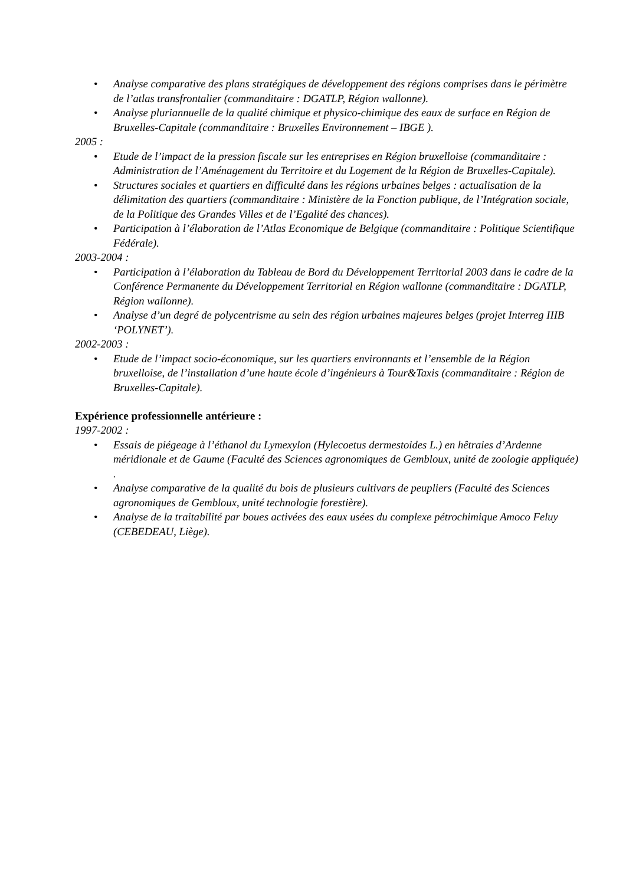• Analyse comparative des plans stratégiques de développement des régions comprises dans le périmètre de l’atlas transfrontalier (commanditaire : DGATLP, Région wallonne).
• Analyse pluriannuelle de la qualité chimique et physico-chimique des eaux de surface en Région de Bruxelles-Capitale (commanditaire : Bruxelles Environnement – IBGE ).
2005 :
• Etude de l’impact de la pression fiscale sur les entreprises en Région bruxelloise (commanditaire : Administration de l’Aménagement du Territoire et du Logement de la Région de Bruxelles-Capitale).
• Structures sociales et quartiers en difficulté dans les régions urbaines belges : actualisation de la délimitation des quartiers (commanditaire : Ministère de la Fonction publique, de l’Intégration sociale, de la Politique des Grandes Villes et de l’Egalité des chances).
• Participation à l’élaboration de l’Atlas Economique de Belgique (commanditaire : Politique Scientifique Fédérale).
2003-2004 :
• Participation à l’élaboration du Tableau de Bord du Développement Territorial 2003 dans le cadre de la Conférence Permanente du Développement Territorial en Région wallonne (commanditaire : DGATLP, Région wallonne).
• Analyse d’un degré de polycentrisme au sein des région urbaines majeures belges (projet Interreg IIIB ‘POLYNET’).
2002-2003 :
• Etude de l’impact socio-économique, sur les quartiers environnants et l’ensemble de la Région bruxelloise, de l’installation d’une haute école d’ingénieurs à Tour&Taxis (commanditaire : Région de Bruxelles-Capitale).
Expérience professionnelle antérieure :
1997-2002 :
• Essais de piégeage à l’éthanol du Lymexylon (Hylecoetus dermestoides L.) en hêtraies d’Ardenne méridionale et de Gaume (Faculté des Sciences agronomiques de Gembloux, unité de zoologie appliquée) .
• Analyse comparative de la qualité du bois de plusieurs cultivars de peupliers (Faculté des Sciences agronomiques de Gembloux, unité technologie forestière).
• Analyse de la traitabilité par boues activées des eaux usées du complexe pétrochimique Amoco Feluy (CEBEDEAU, Liège).